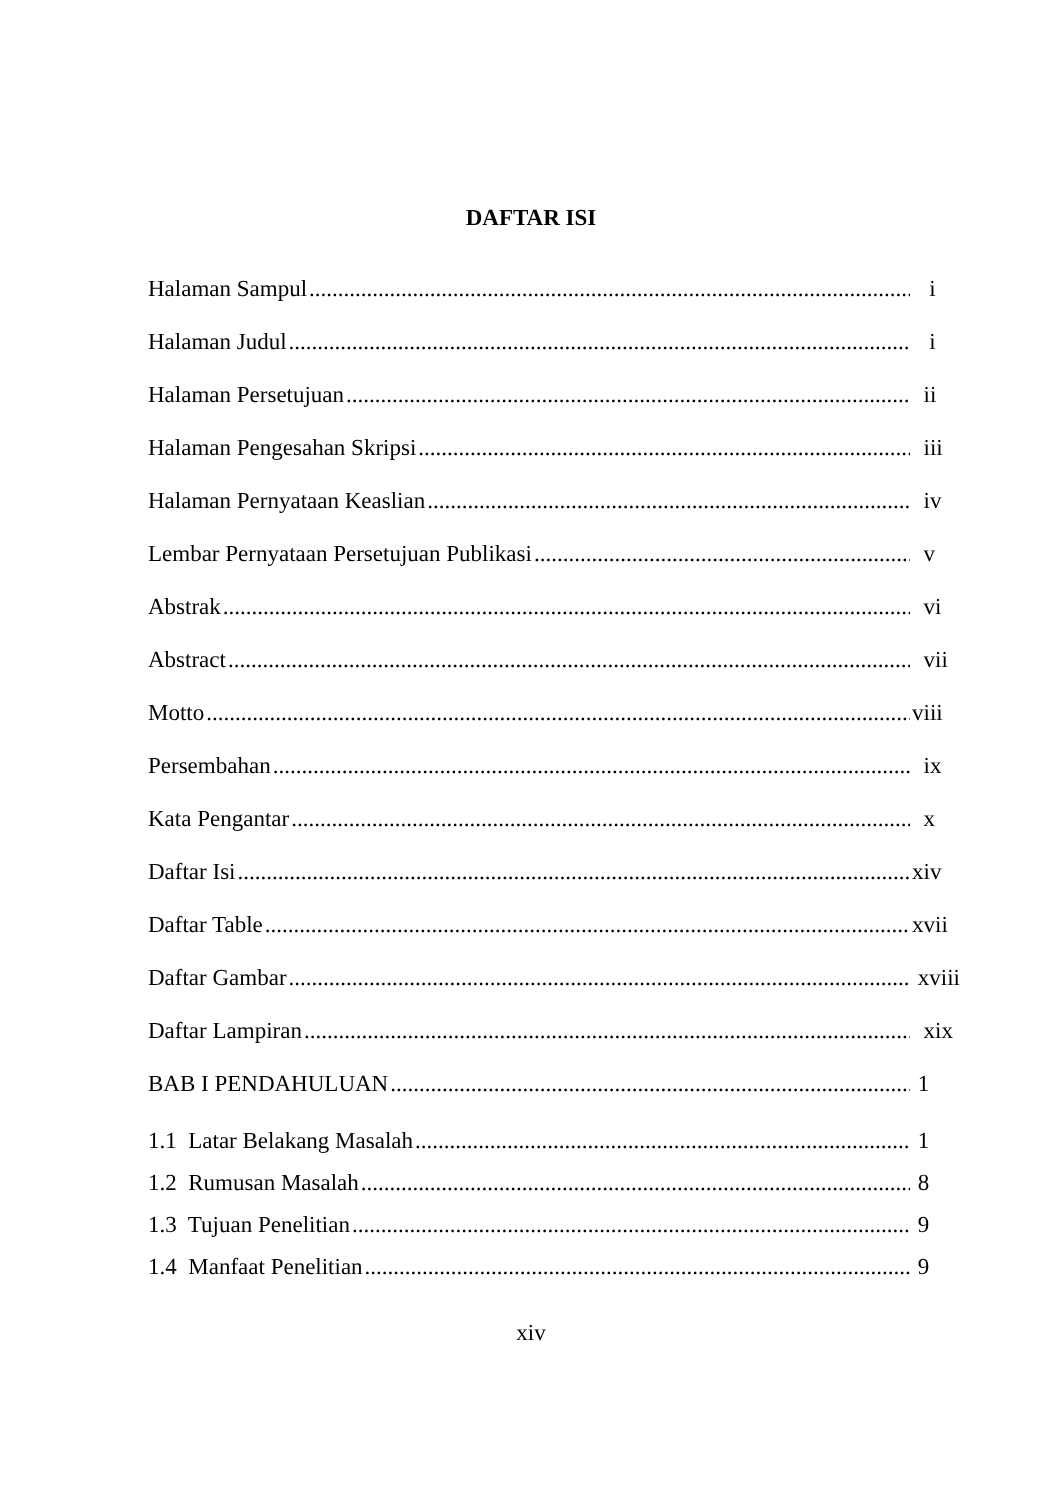DAFTAR ISI
Halaman Sampul i
Halaman Judul i
Halaman Persetujuan ii
Halaman Pengesahan Skripsi iii
Halaman Pernyataan Keaslian iv
Lembar Pernyataan Persetujuan Publikasi v
Abstrak vi
Abstract vii
Motto viii
Persembahan ix
Kata Pengantar x
Daftar Isi xiv
Daftar Table xvii
Daftar Gambar xviii
Daftar Lampiran xix
BAB I PENDAHULUAN 1
1.1 Latar Belakang Masalah 1
1.2 Rumusan Masalah 8
1.3 Tujuan Penelitian 9
1.4 Manfaat Penelitian 9
xiv